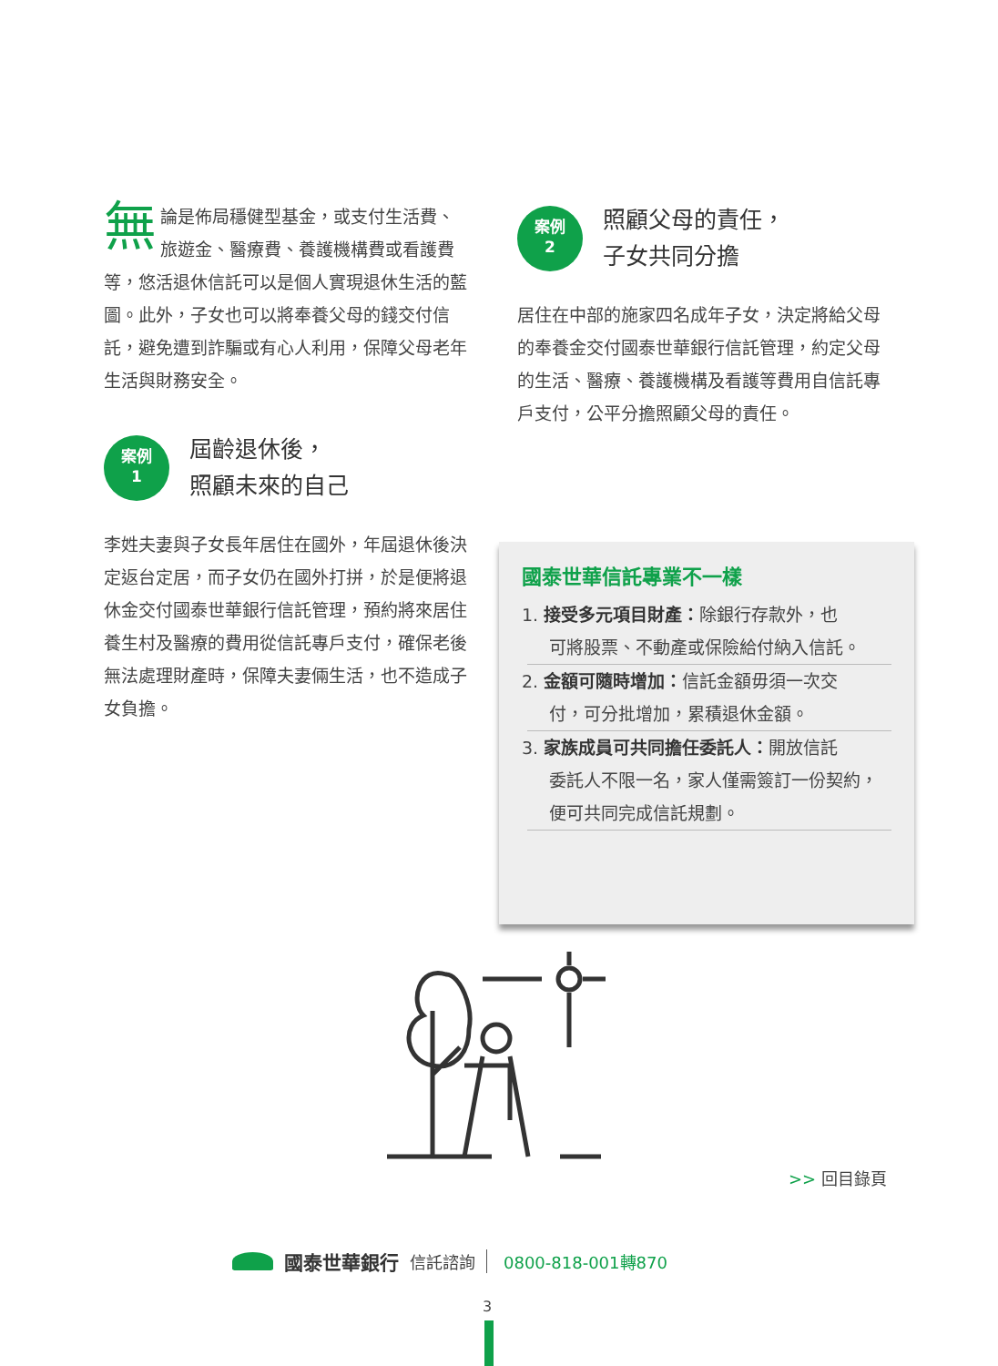無論是佈局穩健型基金，或支付生活費、旅遊金、醫療費、養護機構費或看護費等，悠活退休信託可以是個人實現退休生活的藍圖。此外，子女也可以將奉養父母的錢交付信託，避免遭到詐騙或有心人利用，保障父母老年生活與財務安全。
案例
1
屆齡退休後，
照顧未來的自己
李姓夫妻與子女長年居住在國外，年屆退休後決定返台定居，而子女仍在國外打拼，於是便將退休金交付國泰世華銀行信託管理，預約將來居住養生村及醫療的費用從信託專戶支付，確保老後無法處理財產時，保障夫妻倆生活，也不造成子女負擔。
案例
2
照顧父母的責任，
子女共同分擔
居住在中部的施家四名成年子女，決定將給父母的奉養金交付國泰世華銀行信託管理，約定父母的生活、醫療、養護機構及看護等費用自信託專戶支付，公平分擔照顧父母的責任。
國泰世華信託專業不一樣
1. 接受多元項目財產：除銀行存款外，也
可將股票、不動產或保險給付納入信託。
2. 金額可隨時增加：信託金額毋須一次交
付，可分批增加，累積退休金額。
3. 家族成員可共同擔任委託人：開放信託
委託人不限一名，家人僅需簽訂一份契約，便可共同完成信託規劃。
>> 回目錄頁
國泰世華銀行 信託諮詢 0800-818-001轉870
3